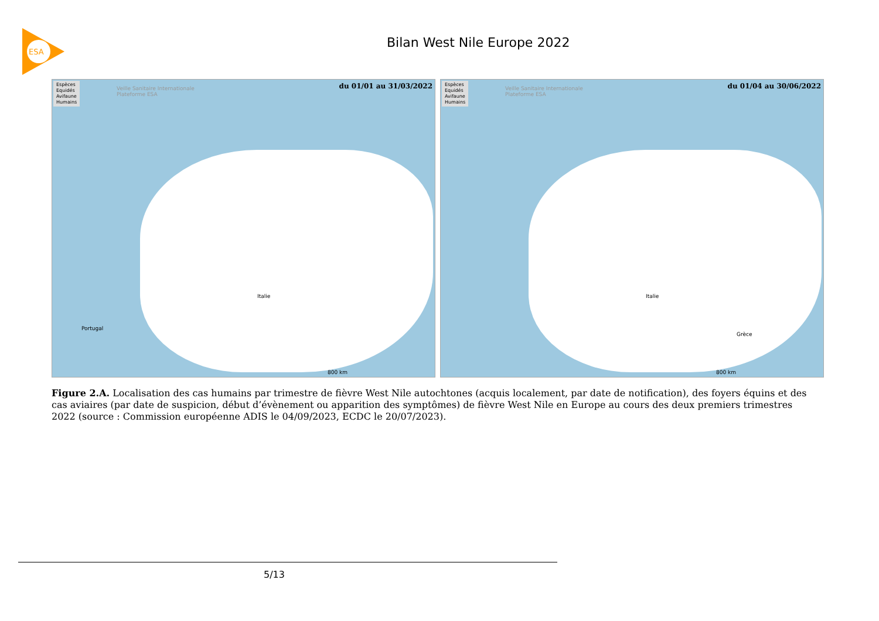ESA
Bilan West Nile Europe 2022
Espèces
Equidés
Avifaune
Humains
Veille Sanitaire Internationale
Plateforme ESA
du 01/01 au 31/03/2022
Italie
Portugal
800 km
Espèces
Equidés
Avifaune
Humains
Veille Sanitaire Internationale
Plateforme ESA
du 01/04 au 30/06/2022
Italie
Grèce
800 km
Figure 2.A. Localisation des cas humains par trimestre de fièvre West Nile autochtones (acquis localement, par date de notification), des foyers équins et des cas aviaires (par date de suspicion, début d’évènement ou apparition des symptômes) de fièvre West Nile en Europe au cours des deux premiers trimestres 2022 (source : Commission européenne ADIS le 04/09/2023, ECDC le 20/07/2023).
5/13